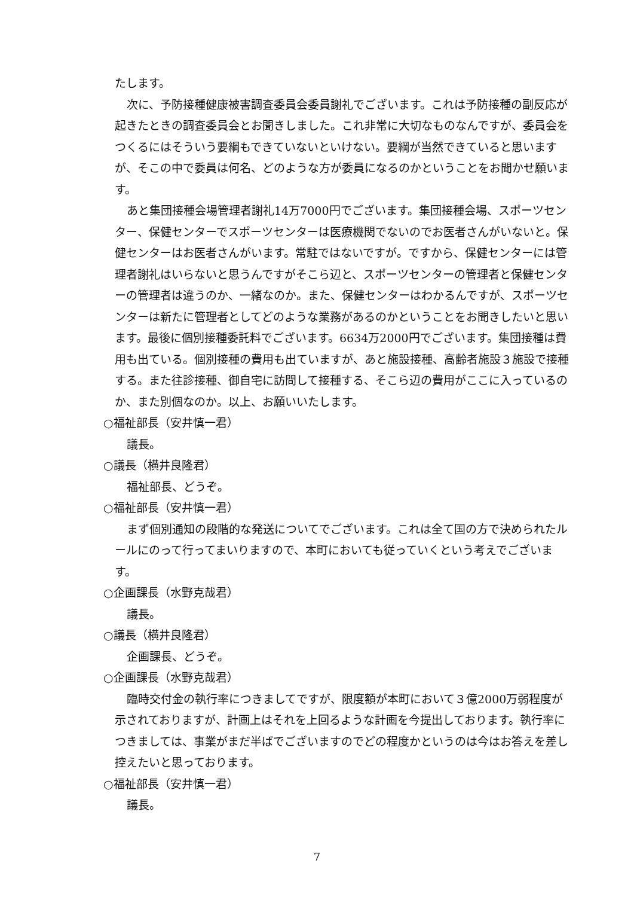たします。
次に、予防接種健康被害調査委員会委員謝礼でございます。これは予防接種の副反応が起きたときの調査委員会とお聞きしました。これ非常に大切なものなんですが、委員会をつくるにはそういう要綱もできていないといけない。要綱が当然できていると思いますが、そこの中で委員は何名、どのような方が委員になるのかということをお聞かせ願います。
あと集団接種会場管理者謝礼14万7000円でございます。集団接種会場、スポーツセンター、保健センターでスポーツセンターは医療機関でないのでお医者さんがいないと。保健センターはお医者さんがいます。常駐ではないですが。ですから、保健センターには管理者謝礼はいらないと思うんですがそこら辺と、スポーツセンターの管理者と保健センターの管理者は違うのか、一緒なのか。また、保健センターはわかるんですが、スポーツセンターは新たに管理者としてどのような業務があるのかということをお聞きしたいと思います。最後に個別接種委託料でございます。6634万2000円でございます。集団接種は費用も出ている。個別接種の費用も出ていますが、あと施設接種、高齢者施設３施設で接種する。また往診接種、御自宅に訪問して接種する、そこら辺の費用がここに入っているのか、また別個なのか。以上、お願いいたします。
○福祉部長（安井慎一君）
議長。
○議長（横井良隆君）
福祉部長、どうぞ。
○福祉部長（安井慎一君）
まず個別通知の段階的な発送についてでございます。これは全て国の方で決められたルールにのって行ってまいりますので、本町においても従っていくという考えでございます。
○企画課長（水野克哉君）
議長。
○議長（横井良隆君）
企画課長、どうぞ。
○企画課長（水野克哉君）
臨時交付金の執行率につきましてですが、限度額が本町において３億2000万弱程度が示されておりますが、計画上はそれを上回るような計画を今提出しております。執行率につきましては、事業がまだ半ばでございますのでどの程度かというのは今はお答えを差し控えたいと思っております。
○福祉部長（安井慎一君）
議長。
7